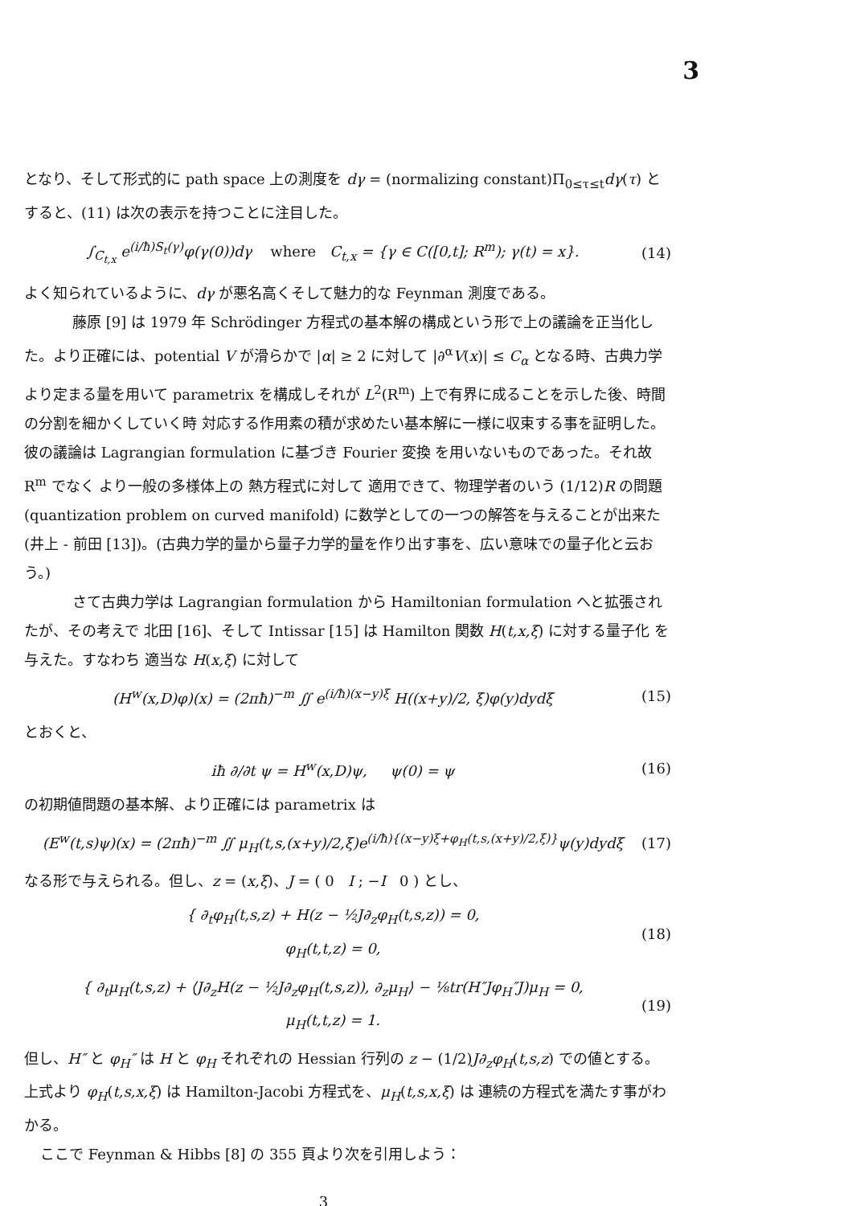3
となり、そして形式的に path space 上の測度を dγ = (normalizing constant)Π<sub>0≤τ≤t</sub>dγ(τ) とすると、(11) は次の表示を持つことに注目した。
∫<sub>C<sub>t,x</sub></sub> e<sup>(i/ħ)S<sub>t</sub>(γ)</sup>φ(γ(0))dγ where C<sub>t,x</sub> = {γ ∈ C([0,t]; R<sup>m</sup>); γ(t) = x}. (14)
よく知られているように、dγ が悪名高くそして魅力的な Feynman 測度である。
藤原 [9] は 1979 年 Schrödinger 方程式の基本解の構成という形で上の議論を正当化した。より正確には、potential V が滑らかで |α| ≥ 2 に対して |∂<sup>α</sup>V(x)| ≤ C<sub>α</sub> となる時、古典力学より定まる量を用いて parametrix を構成しそれが L<sup>2</sup>(R<sup>m</sup>) 上で有界に成ることを示した後、時間の分割を細かくしていく時 対応する作用素の積が求めたい基本解に一様に収束する事を証明した。彼の議論は Lagrangian formulation に基づき Fourier 変換 を用いないものであった。それ故 R<sup>m</sup> でなく より一般の多様体上の 熱方程式に対して 適用できて、物理学者のいう (1/12)R の問題 (quantization problem on curved manifold) に数学としての一つの解答を与えることが出来た (井上 - 前田 [13])。(古典力学的量から量子力学的量を作り出す事を、広い意味での量子化と云おう。)
さて古典力学は Lagrangian formulation から Hamiltonian formulation へと拡張されたが、その考えで 北田 [16]、そして Intissar [15] は Hamilton 関数 H(t,x,ξ) に対する量子化 を与えた。すなわち 適当な H(x,ξ) に対して
(H<sup>w</sup>(x,D)φ)(x) = (2πħ)<sup>−m</sup> ∬ e<sup>(i/ħ)(x−y)ξ</sup> H((x+y)/2, ξ)φ(y)dydξ (15)
とおくと、
iħ ∂/∂t ψ = H<sup>w</sup>(x,D)ψ, ψ(0) = ψ (16)
の初期値問題の基本解、より正確には parametrix は
(E<sup>w</sup>(t,s)ψ)(x) = (2πħ)<sup>−m</sup> ∬ μ<sub>H</sub>(t,s,(x+y)/2,ξ)e<sup>(i/ħ){(x−y)ξ+φ<sub>H</sub>(t,s,(x+y)/2,ξ)}</sup>ψ(y)dydξ (17)
なる形で与えられる。但し、z = (x,ξ)、J = ( 0 I ; −I 0 ) とし、
{ ∂<sub>t</sub>φ<sub>H</sub>(t,s,z) + H(z − ½J∂<sub>z</sub>φ<sub>H</sub>(t,s,z)) = 0,
φ<sub>H</sub>(t,t,z) = 0, (18)
{ ∂<sub>t</sub>μ<sub>H</sub>(t,s,z) + ⟨J∂<sub>z</sub>H(z − ½J∂<sub>z</sub>φ<sub>H</sub>(t,s,z)), ∂<sub>z</sub>μ<sub>H</sub>⟩ − ⅛tr(H″Jφ<sub>H</sub>″J)μ<sub>H</sub> = 0,
μ<sub>H</sub>(t,t,z) = 1. (19)
但し、H″ と φ<sub>H</sub>″ は H と φ<sub>H</sub> それぞれの Hessian 行列の z − (1/2)J∂<sub>z</sub>φ<sub>H</sub>(t,s,z) での値とする。上式より φ<sub>H</sub>(t,s,x,ξ) は Hamilton-Jacobi 方程式を、μ<sub>H</sub>(t,s,x,ξ) は 連続の方程式を満たす事がわかる。
ここで Feynman & Hibbs [8] の 355 頁より次を引用しよう：
3